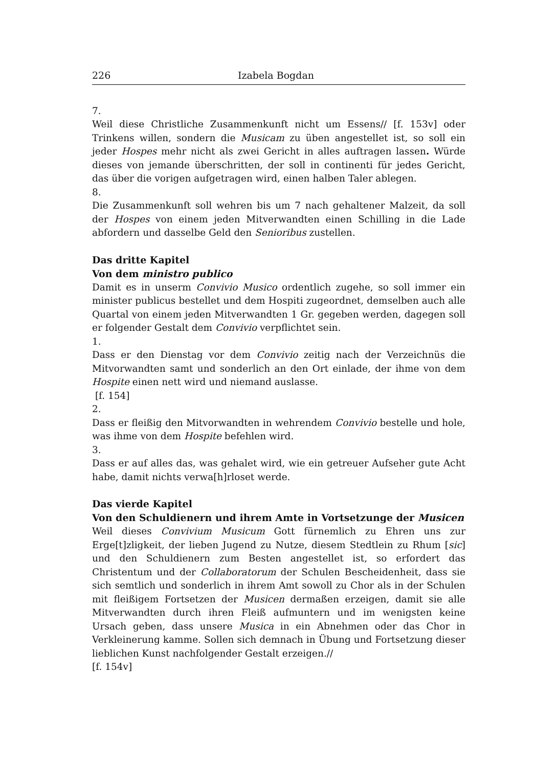226 Izabela Bogdan
7.
Weil diese Christliche Zusammenkunft nicht um Essens// [f. 153v] oder Trinkens willen, sondern die Musicam zu üben angestellet ist, so soll ein jeder Hospes mehr nicht als zwei Gericht in alles auftragen lassen. Würde dieses von jemande überschritten, der soll in continenti für jedes Gericht, das über die vorigen aufgetragen wird, einen halben Taler ablegen.
8.
Die Zusammenkunft soll wehren bis um 7 nach gehaltener Malzeit, da soll der Hospes von einem jeden Mitverwandten einen Schilling in die Lade abfordern und dasselbe Geld den Senioribus zustellen.
Das dritte Kapitel
Von dem ministro publico
Damit es in unserm Convivio Musico ordentlich zugehe, so soll immer ein minister publicus bestellet und dem Hospiti zugeordnet, demselben auch alle Quartal von einem jeden Mitverwandten 1 Gr. gegeben werden, dagegen soll er folgender Gestalt dem Convivio verpflichtet sein.
1.
Dass er den Dienstag vor dem Convivio zeitig nach der Verzeichnüs die Mitvorwandten samt und sonderlich an den Ort einlade, der ihme von dem Hospite einen nett wird und niemand auslasse.
[f. 154]
2.
Dass er fleißig den Mitvorwandten in wehrendem Convivio bestelle und hole, was ihme von dem Hospite befehlen wird.
3.
Dass er auf alles das, was gehalet wird, wie ein getreuer Aufseher gute Acht habe, damit nichts verwa[h]rloset werde.
Das vierde Kapitel
Von den Schuldienern und ihrem Amte in Vortsetzunge der Musicen
Weil dieses Convivium Musicum Gott fürnemlich zu Ehren uns zur Erge[t]zligkeit, der lieben Jugend zu Nutze, diesem Stedtlein zu Rhum [sic] und den Schuldienern zum Besten angestellet ist, so erfordert das Christentum und der Collaboratorum der Schulen Bescheidenheit, dass sie sich semtlich und sonderlich in ihrem Amt sowoll zu Chor als in der Schulen mit fleißigem Fortsetzen der Musicen dermaßen erzeigen, damit sie alle Mitverwandten durch ihren Fleiß aufmuntern und im wenigsten keine Ursach geben, dass unsere Musica in ein Abnehmen oder das Chor in Verkleinerung kamme. Sollen sich demnach in Übung und Fortsetzung dieser lieblichen Kunst nachfolgender Gestalt erzeigen.//
[f. 154v]